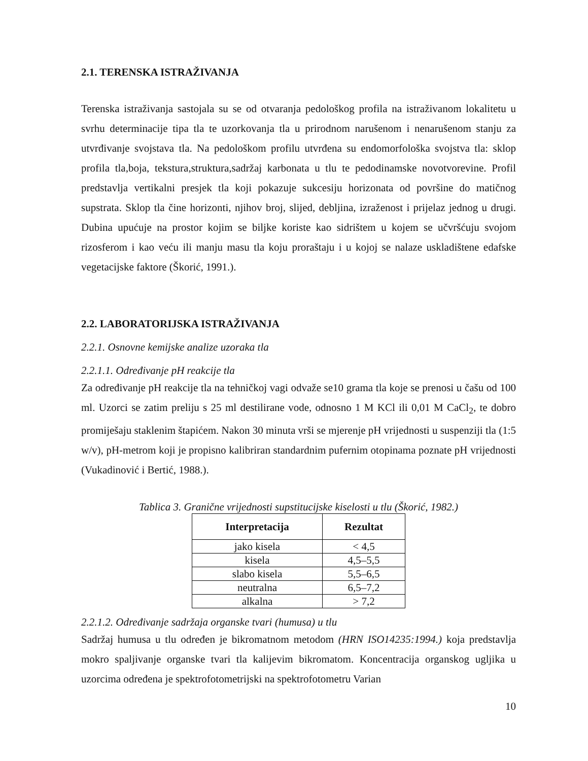2.1. TERENSKA ISTRAŽIVANJA
Terenska istraživanja sastojala su se od otvaranja pedološkog profila na istraživanom lokalitetu u svrhu determinacije tipa tla te uzorkovanja tla u prirodnom narušenom i nenarušenom stanju za utvrđivanje svojstava tla. Na pedološkom profilu utvrđena su endomorfološka svojstva tla: sklop profila tla,boja, tekstura,struktura,sadržaj karbonata u tlu te pedodinamske novotvorevine. Profil predstavlja vertikalni presjek tla koji pokazuje sukcesiju horizonata od površine do matičnog supstrata. Sklop tla čine horizonti, njihov broj, slijed, debljina, izraženost i prijelaz jednog u drugi. Dubina upućuje na prostor kojim se biljke koriste kao sidrištem u kojem se učvršćuju svojom rizosferom i kao veću ili manju masu tla koju proraštaju i u kojoj se nalaze uskladištene edafske vegetacijske faktore (Škorić, 1991.).
2.2. LABORATORIJSKA ISTRAŽIVANJA
2.2.1. Osnovne kemijske analize uzoraka tla
2.2.1.1. Određivanje pH reakcije tla
Za određivanje pH reakcije tla na tehničkoj vagi odvaže se10 grama tla koje se prenosi u čašu od 100 ml. Uzorci se zatim preliju s 25 ml destilirane vode, odnosno 1 M KCl ili 0,01 M CaCl<sub>2</sub>, te dobro promiješaju staklenim štapićem. Nakon 30 minuta vrši se mjerenje pH vrijednosti u suspenziji tla (1:5 w/v), pH-metrom koji je propisno kalibriran standardnim pufernim otopinama poznate pH vrijednosti (Vukadinović i Bertić, 1988.).
Tablica 3. Granične vrijednosti supstitucijske kiselosti u tlu (Škorić, 1982.)
| Interpretacija | Rezultat |
| --- | --- |
| jako kisela | < 4,5 |
| kisela | 4,5–5,5 |
| slabo kisela | 5,5–6,5 |
| neutralna | 6,5–7,2 |
| alkalna | > 7,2 |
2.2.1.2. Određivanje sadržaja organske tvari (humusa) u tlu
Sadržaj humusa u tlu određen je bikromatnom metodom (HRN ISO14235:1994.) koja predstavlja mokro spaljivanje organske tvari tla kalijevim bikromatom. Koncentracija organskog ugljika u uzorcima određena je spektrofotometrijski na spektrofotometru Varian
10